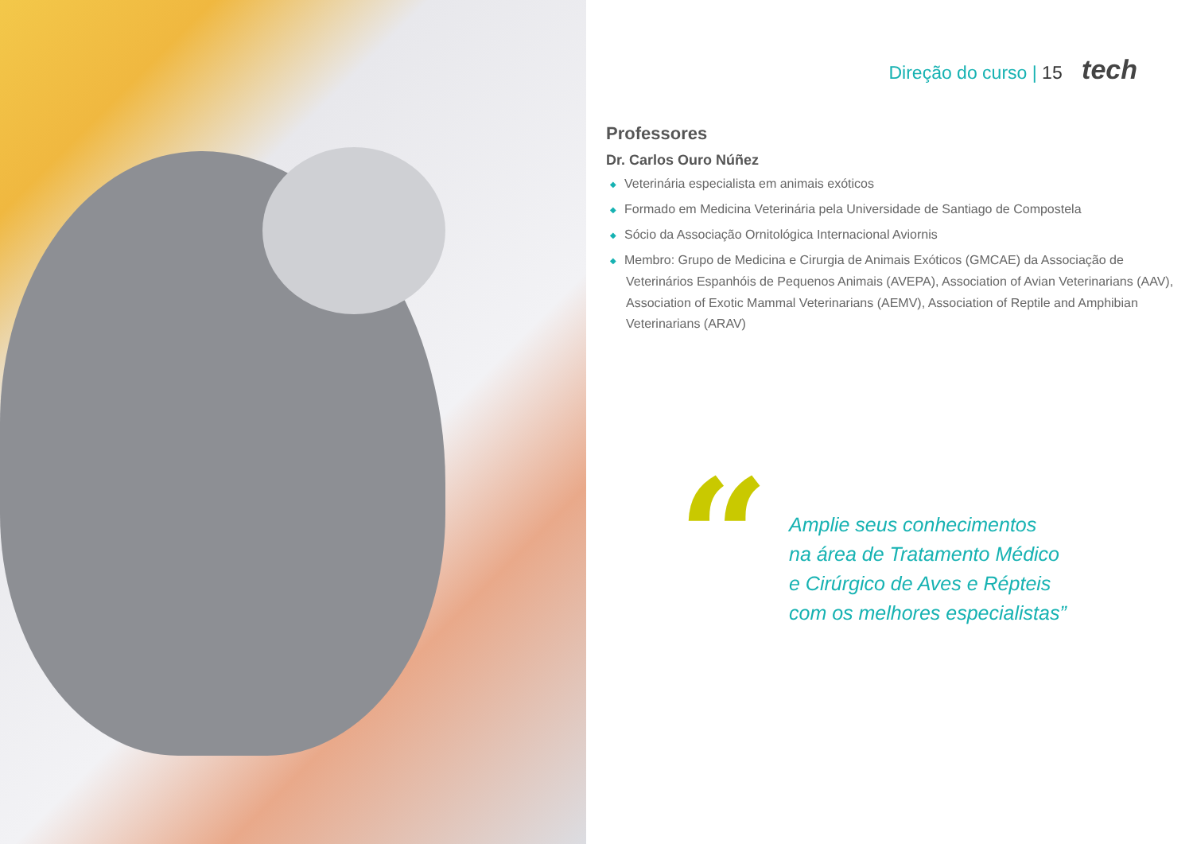Direção do curso | 15 tech
Professores
Dr. Carlos Ouro Núñez
◆ Veterinária especialista em animais exóticos
◆ Formado em Medicina Veterinária pela Universidade de Santiago de Compostela
◆ Sócio da Associação Ornitológica Internacional Aviornis
◆ Membro: Grupo de Medicina e Cirurgia de Animais Exóticos (GMCAE) da Associação de Veterinários Espanhóis de Pequenos Animais (AVEPA), Association of Avian Veterinarians (AAV), Association of Exotic Mammal Veterinarians (AEMV), Association of Reptile and Amphibian Veterinarians (ARAV)
“
Amplie seus conhecimentos
na área de Tratamento Médico
e Cirúrgico de Aves e Répteis
com os melhores especialistas”